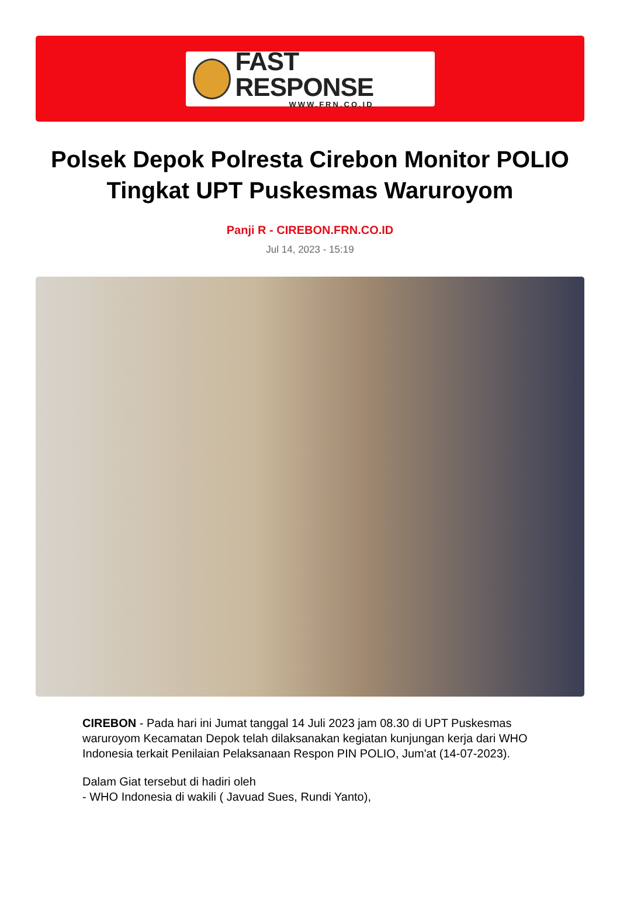FAST RESPONSE
WWW.FRN.CO.ID
Polsek Depok Polresta Cirebon Monitor POLIO Tingkat UPT Puskesmas Waruroyom
Panji R - CIREBON.FRN.CO.ID
Jul 14, 2023 - 15:19
CIREBON - Pada hari ini Jumat tanggal 14 Juli 2023 jam 08.30 di UPT Puskesmas waruroyom Kecamatan Depok telah dilaksanakan kegiatan kunjungan kerja dari WHO Indonesia terkait Penilaian Pelaksanaan Respon PIN POLIO, Jum'at (14-07-2023).
Dalam Giat tersebut di hadiri oleh
- WHO Indonesia di wakili ( Javuad Sues, Rundi Yanto),